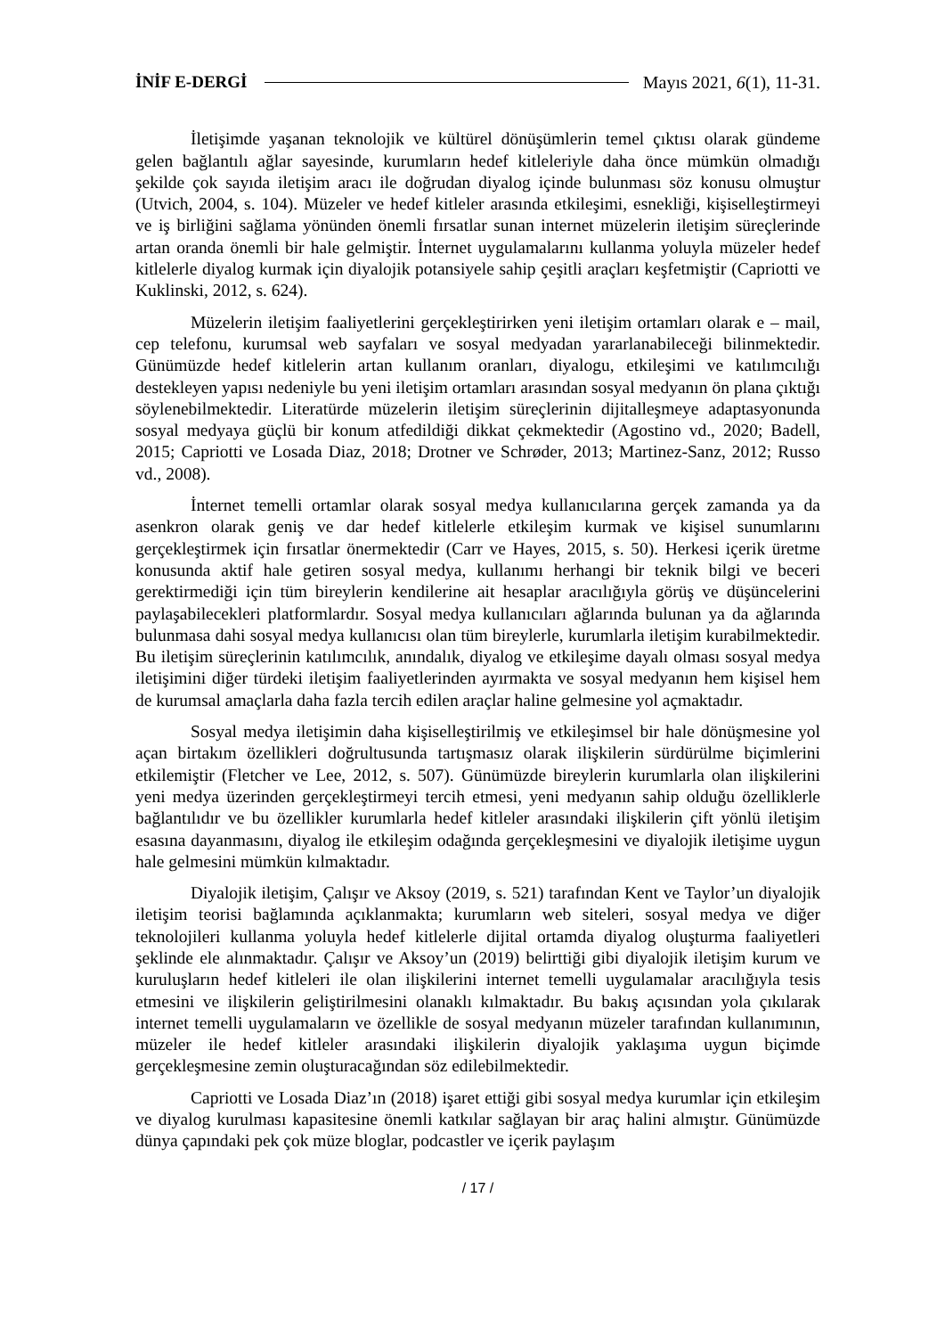İNİF E-DERGİ Mayıs 2021, 6(1), 11-31.
İletişimde yaşanan teknolojik ve kültürel dönüşümlerin temel çıktısı olarak gündeme gelen bağlantılı ağlar sayesinde, kurumların hedef kitleleriyle daha önce mümkün olmadığı şekilde çok sayıda iletişim aracı ile doğrudan diyalog içinde bulunması söz konusu olmuştur (Utvich, 2004, s. 104). Müzeler ve hedef kitleler arasında etkileşimi, esnekliği, kişiselleştirmeyi ve iş birliğini sağlama yönünden önemli fırsatlar sunan internet müzelerin iletişim süreçlerinde artan oranda önemli bir hale gelmiştir. İnternet uygulamalarını kullanma yoluyla müzeler hedef kitlelerle diyalog kurmak için diyalojik potansiyele sahip çeşitli araçları keşfetmiştir (Capriotti ve Kuklinski, 2012, s. 624).
Müzelerin iletişim faaliyetlerini gerçekleştirirken yeni iletişim ortamları olarak e – mail, cep telefonu, kurumsal web sayfaları ve sosyal medyadan yararlanabileceği bilinmektedir. Günümüzde hedef kitlelerin artan kullanım oranları, diyalogu, etkileşimi ve katılımcılığı destekleyen yapısı nedeniyle bu yeni iletişim ortamları arasından sosyal medyanın ön plana çıktığı söylenebilmektedir. Literatürde müzelerin iletişim süreçlerinin dijitalleşmeye adaptasyonunda sosyal medyaya güçlü bir konum atfedildiği dikkat çekmektedir (Agostino vd., 2020; Badell, 2015; Capriotti ve Losada Diaz, 2018; Drotner ve Schrøder, 2013; Martinez-Sanz, 2012; Russo vd., 2008).
İnternet temelli ortamlar olarak sosyal medya kullanıcılarına gerçek zamanda ya da asenkron olarak geniş ve dar hedef kitlelerle etkileşim kurmak ve kişisel sunumlarını gerçekleştirmek için fırsatlar önermektedir (Carr ve Hayes, 2015, s. 50). Herkesi içerik üretme konusunda aktif hale getiren sosyal medya, kullanımı herhangi bir teknik bilgi ve beceri gerektirmediği için tüm bireylerin kendilerine ait hesaplar aracılığıyla görüş ve düşüncelerini paylaşabilecekleri platformlardır. Sosyal medya kullanıcıları ağlarında bulunan ya da ağlarında bulunmasa dahi sosyal medya kullanıcısı olan tüm bireylerle, kurumlarla iletişim kurabilmektedir. Bu iletişim süreçlerinin katılımcılık, anındalık, diyalog ve etkileşime dayalı olması sosyal medya iletişimini diğer türdeki iletişim faaliyetlerinden ayırmakta ve sosyal medyanın hem kişisel hem de kurumsal amaçlarla daha fazla tercih edilen araçlar haline gelmesine yol açmaktadır.
Sosyal medya iletişimin daha kişiselleştirilmiş ve etkileşimsel bir hale dönüşmesine yol açan birtakım özellikleri doğrultusunda tartışmasız olarak ilişkilerin sürdürülme biçimlerini etkilemiştir (Fletcher ve Lee, 2012, s. 507). Günümüzde bireylerin kurumlarla olan ilişkilerini yeni medya üzerinden gerçekleştirmeyi tercih etmesi, yeni medyanın sahip olduğu özelliklerle bağlantılıdır ve bu özellikler kurumlarla hedef kitleler arasındaki ilişkilerin çift yönlü iletişim esasına dayanmasını, diyalog ile etkileşim odağında gerçekleşmesini ve diyalojik iletişime uygun hale gelmesini mümkün kılmaktadır.
Diyalojik iletişim, Çalışır ve Aksoy (2019, s. 521) tarafından Kent ve Taylor’un diyalojik iletişim teorisi bağlamında açıklanmakta; kurumların web siteleri, sosyal medya ve diğer teknolojileri kullanma yoluyla hedef kitlelerle dijital ortamda diyalog oluşturma faaliyetleri şeklinde ele alınmaktadır. Çalışır ve Aksoy’un (2019) belirttiği gibi diyalojik iletişim kurum ve kuruluşların hedef kitleleri ile olan ilişkilerini internet temelli uygulamalar aracılığıyla tesis etmesini ve ilişkilerin geliştirilmesini olanaklı kılmaktadır. Bu bakış açısından yola çıkılarak internet temelli uygulamaların ve özellikle de sosyal medyanın müzeler tarafından kullanımının, müzeler ile hedef kitleler arasındaki ilişkilerin diyalojik yaklaşıma uygun biçimde gerçekleşmesine zemin oluşturacağından söz edilebilmektedir.
Capriotti ve Losada Diaz’ın (2018) işaret ettiği gibi sosyal medya kurumlar için etkileşim ve diyalog kurulması kapasitesine önemli katkılar sağlayan bir araç halini almıştır. Günümüzde dünya çapındaki pek çok müze bloglar, podcastler ve içerik paylaşım
/ 17 /